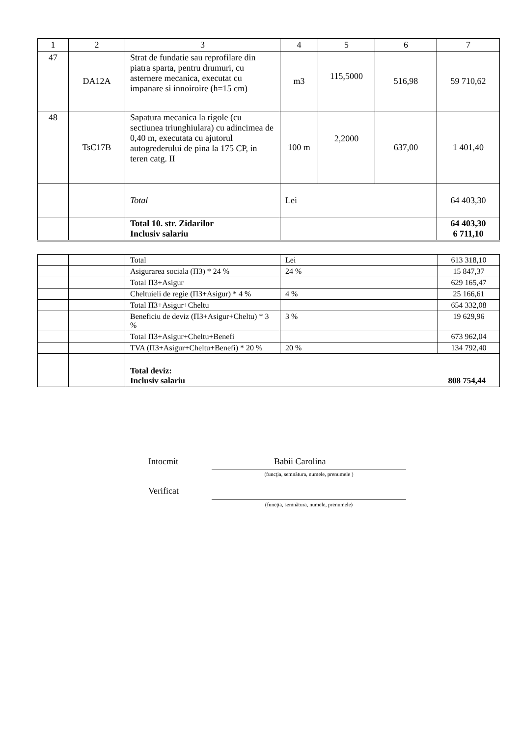| 1 | 2 | 3 | 4 | 5 | 6 | 7 |
| --- | --- | --- | --- | --- | --- | --- |
| 47 | DA12A | Strat de fundatie sau reprofilare din piatra sparta, pentru drumuri, cu asternere mecanica, executat cu impanare si innoiroire (h=15 cm) | m3 | 115,5000 | 516,98 | 59 710,62 |
| 48 | TsC17B | Sapatura mecanica la rigole (cu sectiunea triunghiulara) cu adincimea de 0,40 m, executata cu ajutorul autogrederului de pina la 175 CP, in teren catg. II | 100 m | 2,2000 | 637,00 | 1 401,40 |
| | | Total | Lei | | | 64 403,30 |
| | | Total 10. str. Zidarilor Inclusiv salariu | | | | 64 403,30 6 711,10 |
| | | Total | Lei | 613 318,10 |
| | | Asigurarea sociala (ПЗ) * 24 % | 24 % | 15 847,37 |
| | | Total ПЗ+Asigur | | 629 165,47 |
| | | Cheltuieli de regie (ПЗ+Asigur) * 4 % | 4 % | 25 166,61 |
| | | Total ПЗ+Asigur+Cheltu | | 654 332,08 |
| | | Beneficiu de deviz (ПЗ+Asigur+Cheltu) * 3 % | 3 % | 19 629,96 |
| | | Total ПЗ+Asigur+Cheltu+Benefi | | 673 962,04 |
| | | TVA (ПЗ+Asigur+Cheltu+Benefi) * 20 % | 20 % | 134 792,40 |
| | | Total deviz: Inclusiv salariu 808 754,44 | | |
Intocmit Babii Carolina
(funcţia, semnătura, numele, prenumele )
Verificat
(funcţia, semnătura, numele, prenumele)